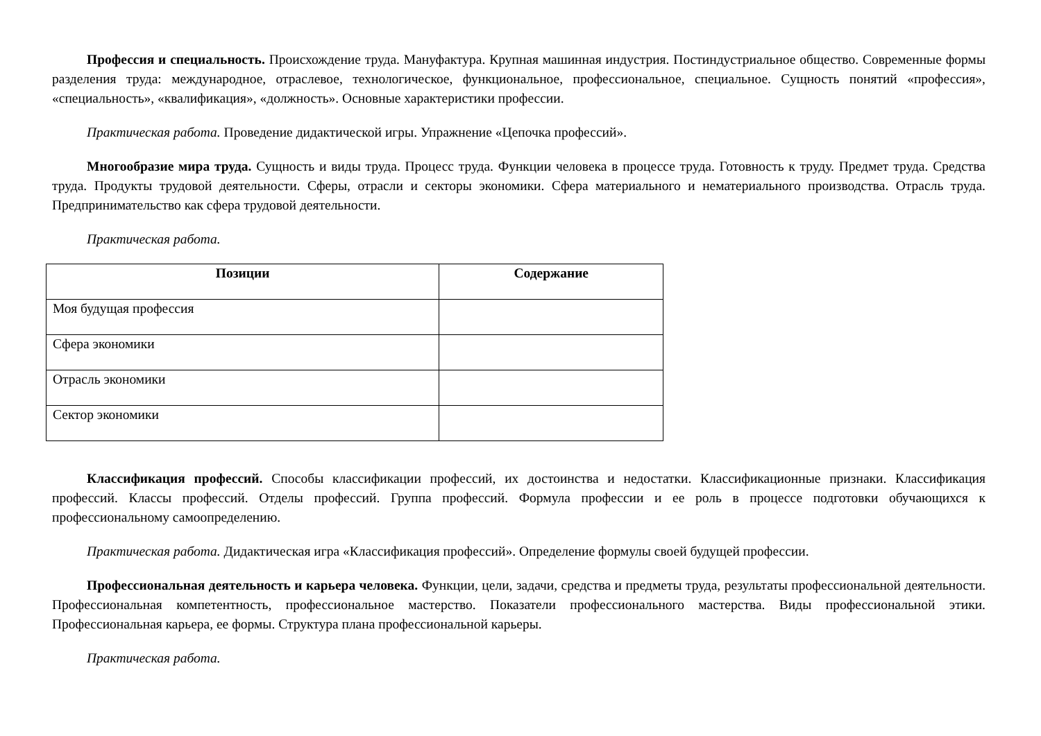Профессия и специальность. Происхождение труда. Мануфактура. Крупная машинная индустрия. Постиндустриальное общество. Современные формы разделения труда: международное, отраслевое, технологическое, функциональное, профессиональное, специальное. Сущность понятий «профессия», «специальность», «квалификация», «должность». Основные характеристики профессии.
Практическая работа. Проведение дидактической игры. Упражнение «Цепочка профессий».
Многообразие мира труда. Сущность и виды труда. Процесс труда. Функции человека в процессе труда. Готовность к труду. Предмет труда. Средства труда. Продукты трудовой деятельности. Сферы, отрасли и секторы экономики. Сфера материального и нематериального производства. Отрасль труда. Предпринимательство как сфера трудовой деятельности.
Практическая работа.
| Позиции | Содержание |
| --- | --- |
| Моя будущая профессия | |
| Сфера экономики | |
| Отрасль экономики | |
| Сектор экономики | |
Классификация профессий. Способы классификации профессий, их достоинства и недостатки. Классификационные признаки. Классификация профессий. Классы профессий. Отделы профессий. Группа профессий. Формула профессии и ее роль в процессе подготовки обучающихся к профессиональному самоопределению.
Практическая работа. Дидактическая игра «Классификация профессий». Определение формулы своей будущей профессии.
Профессиональная деятельность и карьера человека. Функции, цели, задачи, средства и предметы труда, результаты профессиональной деятельности. Профессиональная компетентность, профессиональное мастерство. Показатели профессионального мастерства. Виды профессиональной этики. Профессиональная карьера, ее формы. Структура плана профессиональной карьеры.
Практическая работа.